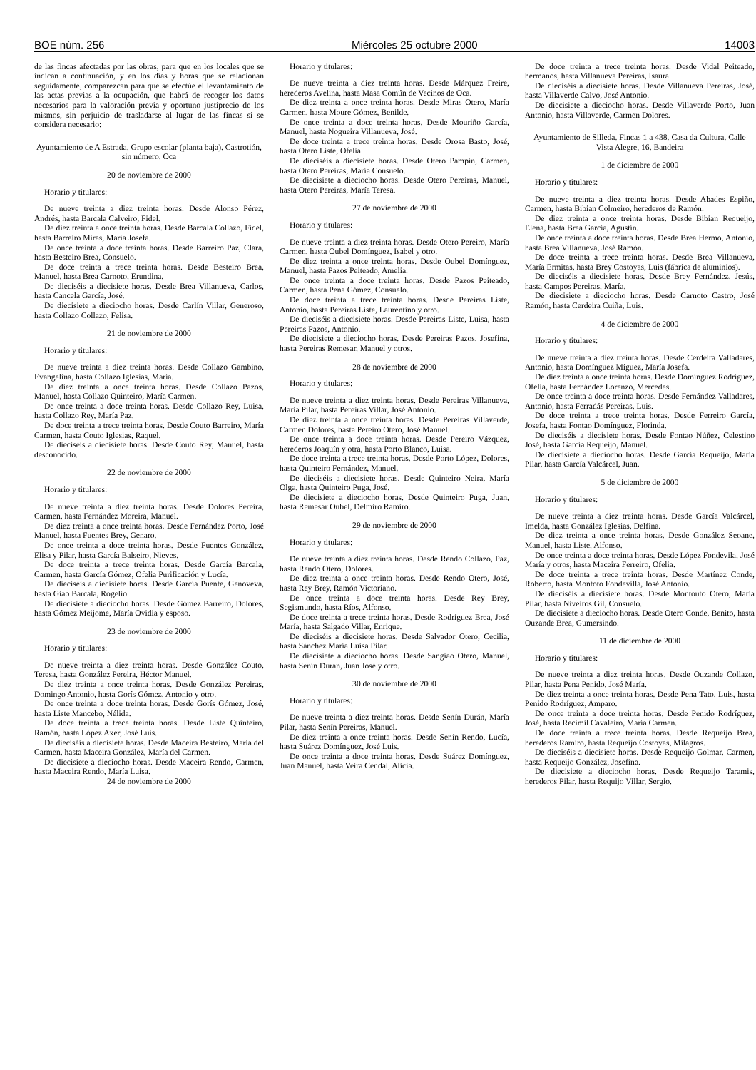BOE núm. 256 Miércoles 25 octubre 2000 14003
de las fincas afectadas por las obras, para que en los locales que se indican a continuación, y en los días y horas que se relacionan seguidamente, comparezcan para que se efectúe el levantamiento de las actas previas a la ocupación, que habrá de recoger los datos necesarios para la valoración previa y oportuno justiprecio de los mismos, sin perjuicio de trasladarse al lugar de las fincas si se considera necesario:
Ayuntamiento de A Estrada. Grupo escolar (planta baja). Castrotión, sin número. Oca
20 de noviembre de 2000
Horario y titulares:
De nueve treinta a diez treinta horas. Desde Alonso Pérez, Andrés, hasta Barcala Calveiro, Fidel.
De diez treinta a once treinta horas. Desde Barcala Collazo, Fidel, hasta Barreiro Miras, María Josefa.
De once treinta a doce treinta horas. Desde Barreiro Paz, Clara, hasta Besteiro Brea, Consuelo.
De doce treinta a trece treinta horas. Desde Besteiro Brea, Manuel, hasta Brea Carnoto, Erundina.
De dieciséis a diecisiete horas. Desde Brea Villanueva, Carlos, hasta Cancela García, José.
De diecisiete a dieciocho horas. Desde Carlín Villar, Generoso, hasta Collazo Collazo, Felisa.
21 de noviembre de 2000
Horario y titulares:
De nueve treinta a diez treinta horas. Desde Collazo Gambino, Evangelina, hasta Collazo Iglesias, María.
De diez treinta a once treinta horas. Desde Collazo Pazos, Manuel, hasta Collazo Quinteiro, María Carmen.
De once treinta a doce treinta horas. Desde Collazo Rey, Luisa, hasta Collazo Rey, María Paz.
De doce treinta a trece treinta horas. Desde Couto Barreiro, María Carmen, hasta Couto Iglesias, Raquel.
De dieciséis a diecisiete horas. Desde Couto Rey, Manuel, hasta desconocido.
22 de noviembre de 2000
Horario y titulares:
De nueve treinta a diez treinta horas. Desde Dolores Pereira, Carmen, hasta Fernández Moreira, Manuel.
De diez treinta a once treinta horas. Desde Fernández Porto, José Manuel, hasta Fuentes Brey, Genaro.
De once treinta a doce treinta horas. Desde Fuentes González, Elisa y Pilar, hasta García Balseiro, Nieves.
De doce treinta a trece treinta horas. Desde García Barcala, Carmen, hasta García Gómez, Ofelia Purificación y Lucía.
De dieciséis a diecisiete horas. Desde García Puente, Genoveva, hasta Giao Barcala, Rogelio.
De diecisiete a dieciocho horas. Desde Gómez Barreiro, Dolores, hasta Gómez Meijome, María Ovidia y esposo.
23 de noviembre de 2000
Horario y titulares:
De nueve treinta a diez treinta horas. Desde González Couto, Teresa, hasta González Pereira, Héctor Manuel.
De diez treinta a once treinta horas. Desde González Pereiras, Domingo Antonio, hasta Gorís Gómez, Antonio y otro.
De once treinta a doce treinta horas. Desde Gorís Gómez, José, hasta Liste Mancebo, Nélida.
De doce treinta a trece treinta horas. Desde Liste Quinteiro, Ramón, hasta López Axer, José Luis.
De dieciséis a diecisiete horas. Desde Maceira Besteiro, María del Carmen, hasta Maceira González, María del Carmen.
De diecisiete a dieciocho horas. Desde Maceira Rendo, Carmen, hasta Maceira Rendo, María Luisa.
24 de noviembre de 2000
Horario y titulares:
De nueve treinta a diez treinta horas. Desde Márquez Freire, herederos Avelina, hasta Masa Común de Vecinos de Oca.
De diez treinta a once treinta horas. Desde Miras Otero, María Carmen, hasta Moure Gómez, Benilde.
De once treinta a doce treinta horas. Desde Mouriño García, Manuel, hasta Nogueira Villanueva, José.
De doce treinta a trece treinta horas. Desde Orosa Basto, José, hasta Otero Liste, Ofelia.
De dieciséis a diecisiete horas. Desde Otero Pampín, Carmen, hasta Otero Pereiras, María Consuelo.
De diecisiete a dieciocho horas. Desde Otero Pereiras, Manuel, hasta Otero Pereiras, María Teresa.
27 de noviembre de 2000
Horario y titulares:
De nueve treinta a diez treinta horas. Desde Otero Pereiro, María Carmen, hasta Oubel Domínguez, Isabel y otro.
De diez treinta a once treinta horas. Desde Oubel Domínguez, Manuel, hasta Pazos Peiteado, Amelia.
De once treinta a doce treinta horas. Desde Pazos Peiteado, Carmen, hasta Pena Gómez, Consuelo.
De doce treinta a trece treinta horas. Desde Pereiras Liste, Antonio, hasta Pereiras Liste, Laurentino y otro.
De dieciséis a diecisiete horas. Desde Pereiras Liste, Luisa, hasta Pereiras Pazos, Antonio.
De diecisiete a dieciocho horas. Desde Pereiras Pazos, Josefina, hasta Pereiras Remesar, Manuel y otros.
28 de noviembre de 2000
Horario y titulares:
De nueve treinta a diez treinta horas. Desde Pereiras Villanueva, María Pilar, hasta Pereiras Villar, José Antonio.
De diez treinta a once treinta horas. Desde Pereiras Villaverde, Carmen Dolores, hasta Pereiro Otero, José Manuel.
De once treinta a doce treinta horas. Desde Pereiro Vázquez, herederos Joaquín y otra, hasta Porto Blanco, Luisa.
De doce treinta a trece treinta horas. Desde Porto López, Dolores, hasta Quinteiro Fernández, Manuel.
De dieciséis a diecisiete horas. Desde Quinteiro Neira, María Olga, hasta Quinteiro Puga, José.
De diecisiete a dieciocho horas. Desde Quinteiro Puga, Juan, hasta Remesar Oubel, Delmiro Ramiro.
29 de noviembre de 2000
Horario y titulares:
De nueve treinta a diez treinta horas. Desde Rendo Collazo, Paz, hasta Rendo Otero, Dolores.
De diez treinta a once treinta horas. Desde Rendo Otero, José, hasta Rey Brey, Ramón Victoriano.
De once treinta a doce treinta horas. Desde Rey Brey, Segismundo, hasta Ríos, Alfonso.
De doce treinta a trece treinta horas. Desde Rodríguez Brea, José María, hasta Salgado Villar, Enrique.
De dieciséis a diecisiete horas. Desde Salvador Otero, Cecilia, hasta Sánchez María Luisa Pilar.
De diecisiete a dieciocho horas. Desde Sangiao Otero, Manuel, hasta Senín Duran, Juan José y otro.
30 de noviembre de 2000
Horario y titulares:
De nueve treinta a diez treinta horas. Desde Senín Durán, María Pilar, hasta Senín Pereiras, Manuel.
De diez treinta a once treinta horas. Desde Senín Rendo, Lucía, hasta Suárez Domínguez, José Luis.
De once treinta a doce treinta horas. Desde Suárez Domínguez, Juan Manuel, hasta Veira Cendal, Alicia.
De doce treinta a trece treinta horas. Desde Vidal Peiteado, hermanos, hasta Villanueva Pereiras, Isaura.
De dieciséis a diecisiete horas. Desde Villanueva Pereiras, José, hasta Villaverde Calvo, José Antonio.
De diecisiete a dieciocho horas. Desde Villaverde Porto, Juan Antonio, hasta Villaverde, Carmen Dolores.
Ayuntamiento de Silleda. Fincas 1 a 438. Casa da Cultura. Calle Vista Alegre, 16. Bandeira
1 de diciembre de 2000
Horario y titulares:
De nueve treinta a diez treinta horas. Desde Abades Espiño, Carmen, hasta Bibian Colmeiro, herederos de Ramón.
De diez treinta a once treinta horas. Desde Bibian Requeijo, Elena, hasta Brea García, Agustín.
De once treinta a doce treinta horas. Desde Brea Hermo, Antonio, hasta Brea Villanueva, José Ramón.
De doce treinta a trece treinta horas. Desde Brea Villanueva, María Ermitas, hasta Brey Costoyas, Luis (fábrica de aluminios).
De dieciséis a diecisiete horas. Desde Brey Fernández, Jesús, hasta Campos Pereiras, María.
De diecisiete a dieciocho horas. Desde Carnoto Castro, José Ramón, hasta Cerdeira Cuiña, Luis.
4 de diciembre de 2000
Horario y titulares:
De nueve treinta a diez treinta horas. Desde Cerdeira Valladares, Antonio, hasta Domínguez Míguez, María Josefa.
De diez treinta a once treinta horas. Desde Domínguez Rodríguez, Ofelia, hasta Fernández Lorenzo, Mercedes.
De once treinta a doce treinta horas. Desde Fernández Valladares, Antonio, hasta Ferradás Pereiras, Luis.
De doce treinta a trece treinta horas. Desde Ferreiro García, Josefa, hasta Fontao Domínguez, Florinda.
De dieciséis a diecisiete horas. Desde Fontao Núñez, Celestino José, hasta García Requeijo, Manuel.
De diecisiete a dieciocho horas. Desde García Requeijo, María Pilar, hasta García Valcárcel, Juan.
5 de diciembre de 2000
Horario y titulares:
De nueve treinta a diez treinta horas. Desde García Valcárcel, Imelda, hasta González Iglesias, Delfina.
De diez treinta a once treinta horas. Desde González Seoane, Manuel, hasta Liste, Alfonso.
De once treinta a doce treinta horas. Desde López Fondevila, José María y otros, hasta Maceira Ferreiro, Ofelia.
De doce treinta a trece treinta horas. Desde Martínez Conde, Roberto, hasta Montoto Fondevilla, José Antonio.
De dieciséis a diecisiete horas. Desde Montouto Otero, María Pilar, hasta Niveiros Gil, Consuelo.
De diecisiete a dieciocho horas. Desde Otero Conde, Benito, hasta Ouzande Brea, Gumersindo.
11 de diciembre de 2000
Horario y titulares:
De nueve treinta a diez treinta horas. Desde Ouzande Collazo, Pilar, hasta Pena Penido, José María.
De diez treinta a once treinta horas. Desde Pena Tato, Luis, hasta Penido Rodríguez, Amparo.
De once treinta a doce treinta horas. Desde Penido Rodríguez, José, hasta Recimil Cavaleiro, María Carmen.
De doce treinta a trece treinta horas. Desde Requeijo Brea, herederos Ramiro, hasta Requeijo Costoyas, Milagros.
De dieciséis a diecisiete horas. Desde Requeijo Golmar, Carmen, hasta Requeijo González, Josefina.
De diecisiete a dieciocho horas. Desde Requeijo Taramis, herederos Pilar, hasta Requijo Villar, Sergio.